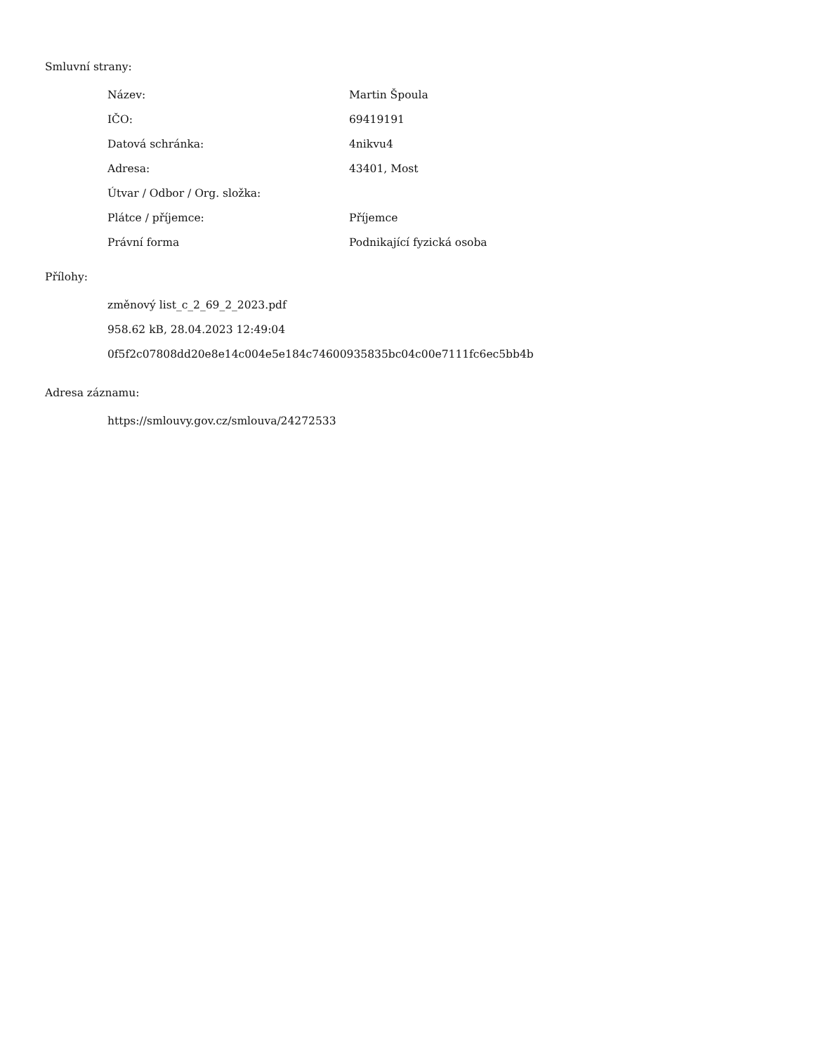Smluvní strany:
| Název: | Martin Špoula |
| IČO: | 69419191 |
| Datová schránka: | 4nikvu4 |
| Adresa: | 43401, Most |
| Útvar / Odbor / Org. složka: | |
| Plátce / příjemce: | Příjemce |
| Právní forma | Podnikající fyzická osoba |
Přílohy:
změnový list_c_2_69_2_2023.pdf
958.62 kB, 28.04.2023 12:49:04
0f5f2c07808dd20e8e14c004e5e184c74600935835bc04c00e7111fc6ec5bb4b
Adresa záznamu:
https://smlouvy.gov.cz/smlouva/24272533